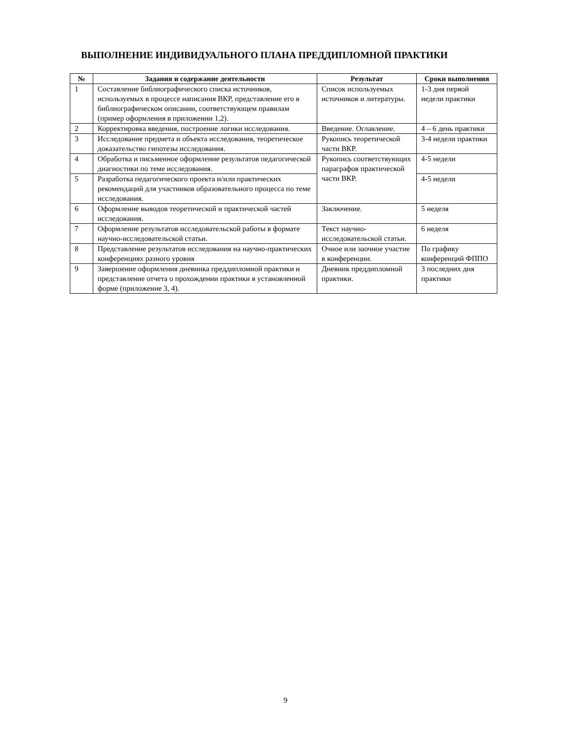ВЫПОЛНЕНИЕ ИНДИВИДУАЛЬНОГО ПЛАНА ПРЕДДИПЛОМНОЙ ПРАКТИКИ
| № | Задания и содержание деятельности | Результат | Сроки выполнения |
| --- | --- | --- | --- |
| 1 | Составление библиографического списка источников, используемых в процессе написания ВКР, представление его в библиографическом описании, соответствующем правилам (пример оформления в приложении 1,2). | Список используемых источников и литературы. | 1-3 дня первой недели практики |
| 2 | Корректировка введения, построение логики исследования. | Введение. Оглавление. | 4 – 6 день практики |
| 3 | Исследование предмета и объекта исследования, теоретическое доказательство гипотезы исследования. | Рукопись теоретической части ВКР. | 3-4 недели практики |
| 4 | Обработка и письменное оформление результатов педагогической диагностики по теме исследования. | Рукопись соответствующих параграфов практической части ВКР. | 4-5 недели |
| 5 | Разработка педагогического проекта и/или практических рекомендаций для участников образовательного процесса по теме исследования. | | 4-5 недели |
| 6 | Оформление выводов теоретической и практической частей исследования. | Заключение. | 5 неделя |
| 7 | Оформление результатов исследовательской работы в формате научно-исследовательской статьи. | Текст научно-исследовательской статьи. | 6 неделя |
| 8 | Представление результатов исследования на научно-практических конференциях разного уровня | Очное или заочное участие в конференции. | По графику конференций ФППО |
| 9 | Завершение оформления дневника преддипломной практики и представление отчета о прохождении практики в установленной форме (приложение 3, 4). | Дневник преддипломной практики. | 3 последних дня практики |
9